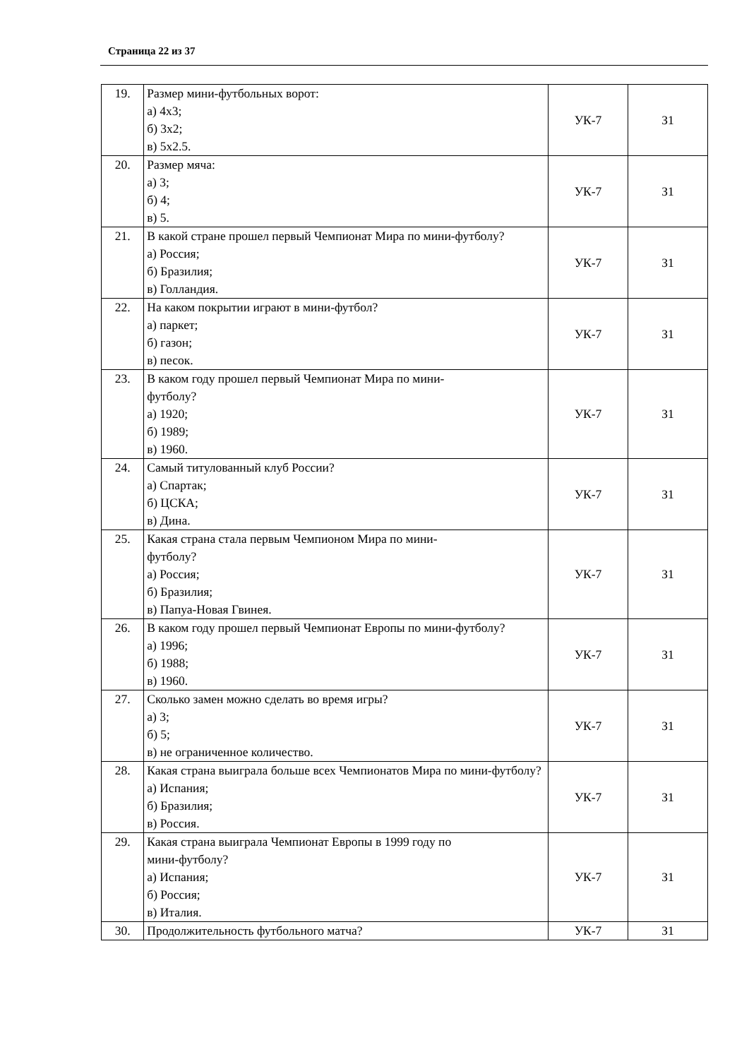Страница 22 из 37
| 19. | Размер мини-футбольных ворот: а) 4х3; б) 3х2; в) 5х2.5. | УК-7 | З1 |
| 20. | Размер мяча: а) 3; б) 4; в) 5. | УК-7 | З1 |
| 21. | В какой стране прошел первый Чемпионат Мира по мини-футболу? а) Россия; б) Бразилия; в) Голландия. | УК-7 | З1 |
| 22. | На каком покрытии играют в мини-футбол? а) паркет; б) газон; в) песок. | УК-7 | З1 |
| 23. | В каком году прошел первый Чемпионат Мира по мини- футболу? а) 1920; б) 1989; в) 1960. | УК-7 | З1 |
| 24. | Самый титулованный клуб России? а) Спартак; б) ЦСКА; в) Дина. | УК-7 | З1 |
| 25. | Какая страна стала первым Чемпионом Мира по мини- футболу? а) Россия; б) Бразилия; в) Папуа-Новая Гвинея. | УК-7 | З1 |
| 26. | В каком году прошел первый Чемпионат Европы по мини-футболу? а) 1996; б) 1988; в) 1960. | УК-7 | З1 |
| 27. | Сколько замен можно сделать во время игры? а) 3; б) 5; в) не ограниченное количество. | УК-7 | З1 |
| 28. | Какая страна выиграла больше всех Чемпионатов Мира по мини-футболу? а) Испания; б) Бразилия; в) Россия. | УК-7 | З1 |
| 29. | Какая страна выиграла Чемпионат Европы в 1999 году по мини-футболу? а) Испания; б) Россия; в) Италия. | УК-7 | З1 |
| 30. | Продолжительность футбольного матча? | УК-7 | З1 |